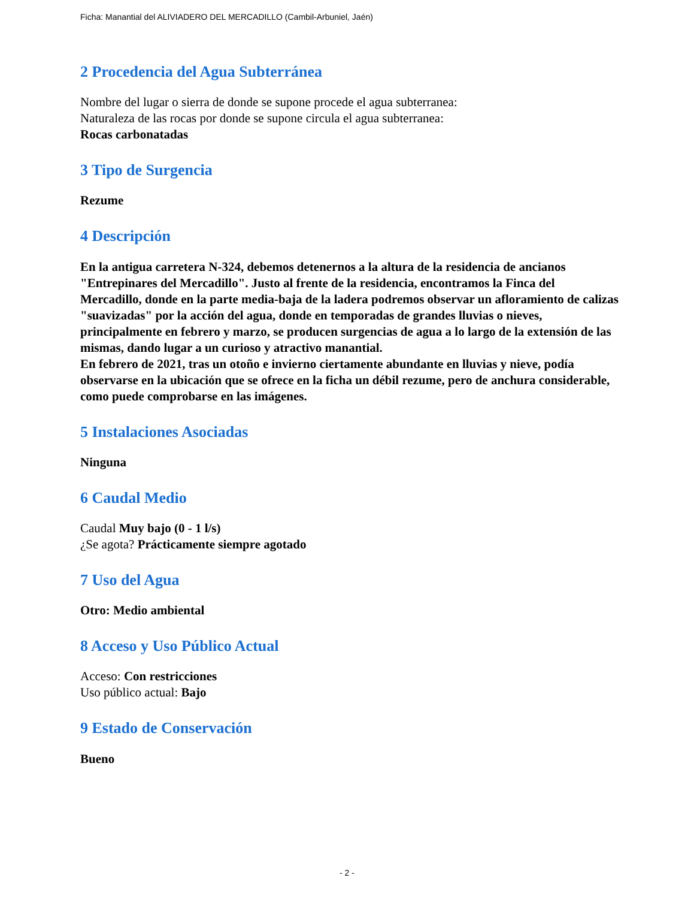Ficha: Manantial del ALIVIADERO DEL MERCADILLO (Cambil-Arbuniel, Jaén)
2 Procedencia del Agua Subterránea
Nombre del lugar o sierra de donde se supone procede el agua subterranea:
Naturaleza de las rocas por donde se supone circula el agua subterranea:
Rocas carbonatadas
3 Tipo de Surgencia
Rezume
4 Descripción
En la antigua carretera N-324, debemos detenernos a la altura de la residencia de ancianos "Entrepinares del Mercadillo". Justo al frente de la residencia, encontramos la Finca del Mercadillo, donde en la parte media-baja de la ladera podremos observar un afloramiento de calizas "suavizadas" por la acción del agua, donde en temporadas de grandes lluvias o nieves, principalmente en febrero y marzo, se producen surgencias de agua a lo largo de la extensión de las mismas, dando lugar a un curioso y atractivo manantial.
En febrero de 2021, tras un otoño e invierno ciertamente abundante en lluvias y nieve, podía observarse en la ubicación que se ofrece en la ficha un débil rezume, pero de anchura considerable, como puede comprobarse en las imágenes.
5 Instalaciones Asociadas
Ninguna
6 Caudal Medio
Caudal Muy bajo (0 - 1 l/s)
¿Se agota? Prácticamente siempre agotado
7 Uso del Agua
Otro: Medio ambiental
8 Acceso y Uso Público Actual
Acceso: Con restricciones
Uso público actual: Bajo
9 Estado de Conservación
Bueno
- 2 -